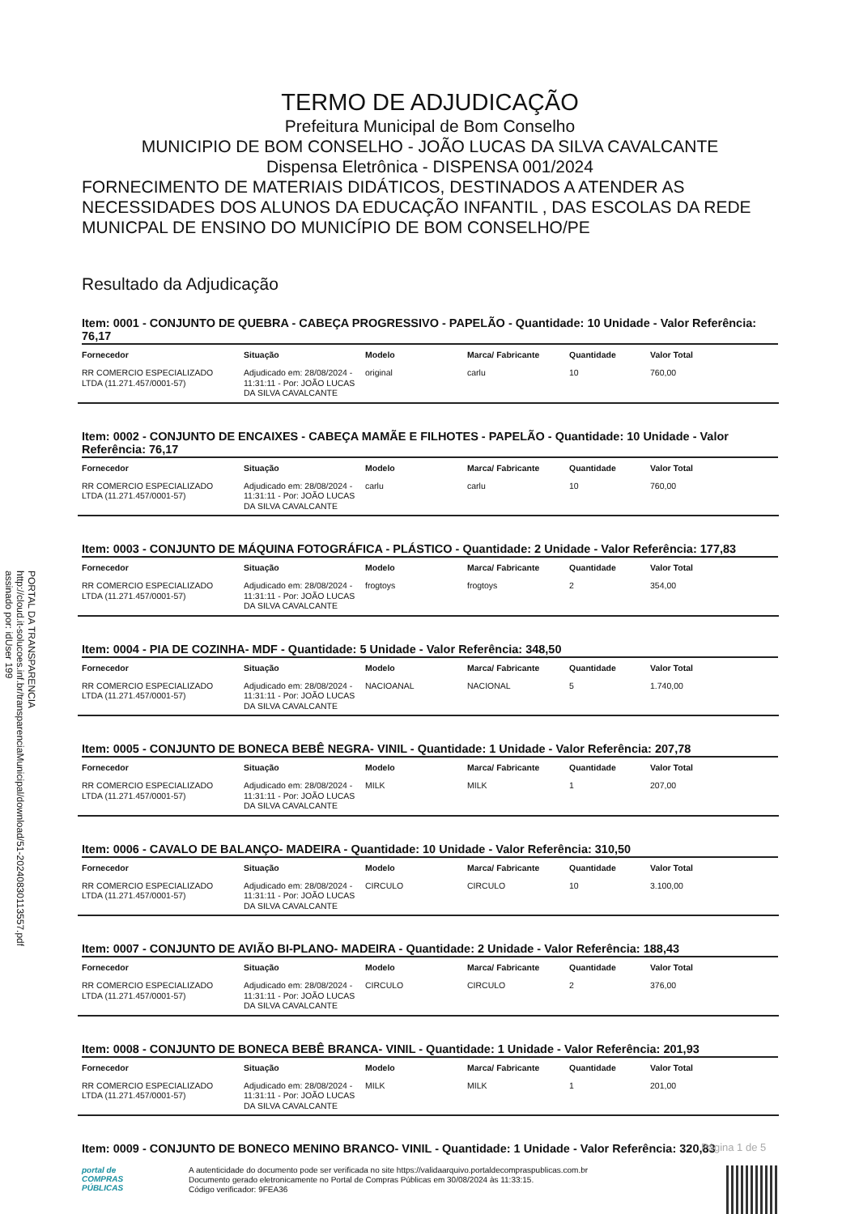TERMO DE ADJUDICAÇÃO
Prefeitura Municipal de Bom Conselho
MUNICIPIO DE BOM CONSELHO - JOÃO LUCAS DA SILVA CAVALCANTE
Dispensa Eletrônica - DISPENSA 001/2024
FORNECIMENTO DE MATERIAIS DIDÁTICOS, DESTINADOS A ATENDER AS NECESSIDADES DOS ALUNOS DA EDUCAÇÃO INFANTIL , DAS ESCOLAS DA REDE MUNICPAL DE ENSINO DO MUNICÍPIO DE BOM CONSELHO/PE
Resultado da Adjudicação
Item: 0001 - CONJUNTO DE QUEBRA - CABEÇA PROGRESSIVO - PAPELÃO - Quantidade: 10 Unidade - Valor Referência: 76,17
| Fornecedor | Situação | Modelo | Marca/ Fabricante | Quantidade | Valor Total |
| --- | --- | --- | --- | --- | --- |
| RR COMERCIO ESPECIALIZADO LTDA (11.271.457/0001-57) | Adjudicado em: 28/08/2024 - 11:31:11 - Por: JOÃO LUCAS DA SILVA CAVALCANTE | original | carlu | 10 | 760,00 |
Item: 0002 - CONJUNTO DE ENCAIXES - CABEÇA MAMÃE E FILHOTES - PAPELÃO - Quantidade: 10 Unidade - Valor Referência: 76,17
| Fornecedor | Situação | Modelo | Marca/ Fabricante | Quantidade | Valor Total |
| --- | --- | --- | --- | --- | --- |
| RR COMERCIO ESPECIALIZADO LTDA (11.271.457/0001-57) | Adjudicado em: 28/08/2024 - 11:31:11 - Por: JOÃO LUCAS DA SILVA CAVALCANTE | carlu | carlu | 10 | 760,00 |
Item: 0003 - CONJUNTO DE MÁQUINA FOTOGRÁFICA - PLÁSTICO - Quantidade: 2 Unidade - Valor Referência: 177,83
| Fornecedor | Situação | Modelo | Marca/ Fabricante | Quantidade | Valor Total |
| --- | --- | --- | --- | --- | --- |
| RR COMERCIO ESPECIALIZADO LTDA (11.271.457/0001-57) | Adjudicado em: 28/08/2024 - 11:31:11 - Por: JOÃO LUCAS DA SILVA CAVALCANTE | frogtoys | frogtoys | 2 | 354,00 |
Item: 0004 - PIA DE COZINHA- MDF - Quantidade: 5 Unidade - Valor Referência: 348,50
| Fornecedor | Situação | Modelo | Marca/ Fabricante | Quantidade | Valor Total |
| --- | --- | --- | --- | --- | --- |
| RR COMERCIO ESPECIALIZADO LTDA (11.271.457/0001-57) | Adjudicado em: 28/08/2024 - 11:31:11 - Por: JOÃO LUCAS DA SILVA CAVALCANTE | NACIOANAL | NACIONAL | 5 | 1.740,00 |
Item: 0005 - CONJUNTO DE BONECA BEBÊ NEGRA- VINIL - Quantidade: 1 Unidade - Valor Referência: 207,78
| Fornecedor | Situação | Modelo | Marca/ Fabricante | Quantidade | Valor Total |
| --- | --- | --- | --- | --- | --- |
| RR COMERCIO ESPECIALIZADO LTDA (11.271.457/0001-57) | Adjudicado em: 28/08/2024 - 11:31:11 - Por: JOÃO LUCAS DA SILVA CAVALCANTE | MILK | MILK | 1 | 207,00 |
Item: 0006 - CAVALO DE BALANÇO- MADEIRA - Quantidade: 10 Unidade - Valor Referência: 310,50
| Fornecedor | Situação | Modelo | Marca/ Fabricante | Quantidade | Valor Total |
| --- | --- | --- | --- | --- | --- |
| RR COMERCIO ESPECIALIZADO LTDA (11.271.457/0001-57) | Adjudicado em: 28/08/2024 - 11:31:11 - Por: JOÃO LUCAS DA SILVA CAVALCANTE | CIRCULO | CIRCULO | 10 | 3.100,00 |
Item: 0007 - CONJUNTO DE AVIÃO BI-PLANO- MADEIRA - Quantidade: 2 Unidade - Valor Referência: 188,43
| Fornecedor | Situação | Modelo | Marca/ Fabricante | Quantidade | Valor Total |
| --- | --- | --- | --- | --- | --- |
| RR COMERCIO ESPECIALIZADO LTDA (11.271.457/0001-57) | Adjudicado em: 28/08/2024 - 11:31:11 - Por: JOÃO LUCAS DA SILVA CAVALCANTE | CIRCULO | CIRCULO | 2 | 376,00 |
Item: 0008 - CONJUNTO DE BONECA BEBÊ BRANCA- VINIL - Quantidade: 1 Unidade - Valor Referência: 201,93
| Fornecedor | Situação | Modelo | Marca/ Fabricante | Quantidade | Valor Total |
| --- | --- | --- | --- | --- | --- |
| RR COMERCIO ESPECIALIZADO LTDA (11.271.457/0001-57) | Adjudicado em: 28/08/2024 - 11:31:11 - Por: JOÃO LUCAS DA SILVA CAVALCANTE | MILK | MILK | 1 | 201,00 |
Item: 0009 - CONJUNTO DE BONECO MENINO BRANCO- VINIL - Quantidade: 1 Unidade - Valor Referência: 320,83
PORTAL DA TRANSPARENCIA
http://cloud.it-solucoes.inf.br/transparenciaMunicipal/download/51-20240830113557.pdf
assinado por: idUser 199
Página 1 de 5
portal de
COMPRAS
PÚBLICAS
A autenticidade do documento pode ser verificada no site https://validaarquivo.portaldecompraspublicas.com.br
Documento gerado eletronicamente no Portal de Compras Públicas em 30/08/2024 às 11:33:15.
Código verificador: 9FEA36